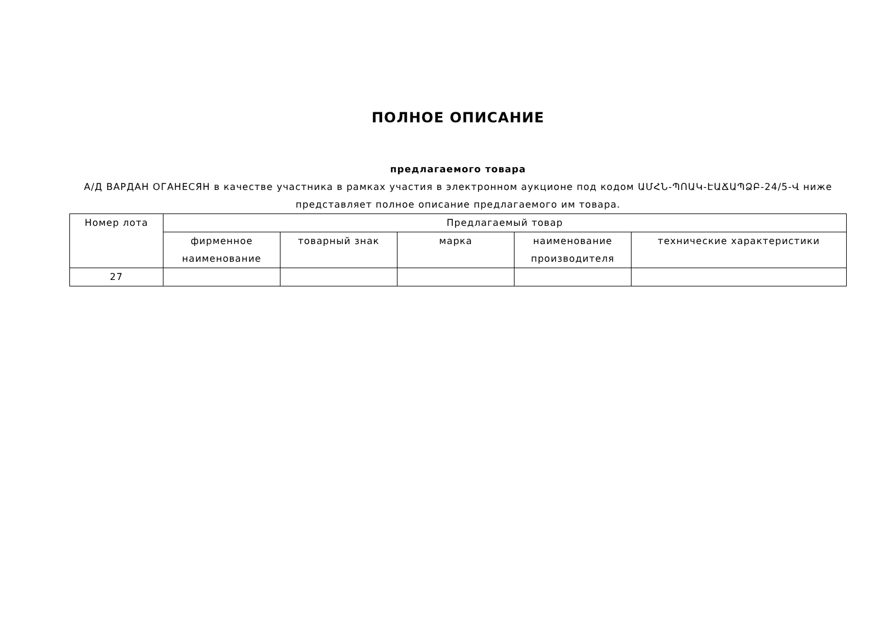ПОЛНОЕ ОПИСАНИЕ
предлагаемого товара
А/Д ВАРДАН ОГАНЕСЯН в качестве участника в рамках участия в электронном аукционе под кодом ԱՄՀՆ-ՊՈԱԿ-ԷԱՃԱՊՁԲ-24/5-Վ ниже представляет полное описание предлагаемого им товара.
| Номер лота | Предлагаемый товар | | | | |
| --- | --- | --- | --- | --- | --- |
| | фирменное наименование | товарный знак | марка | наименование производителя | технические характеристики |
| 27 | | | | | |